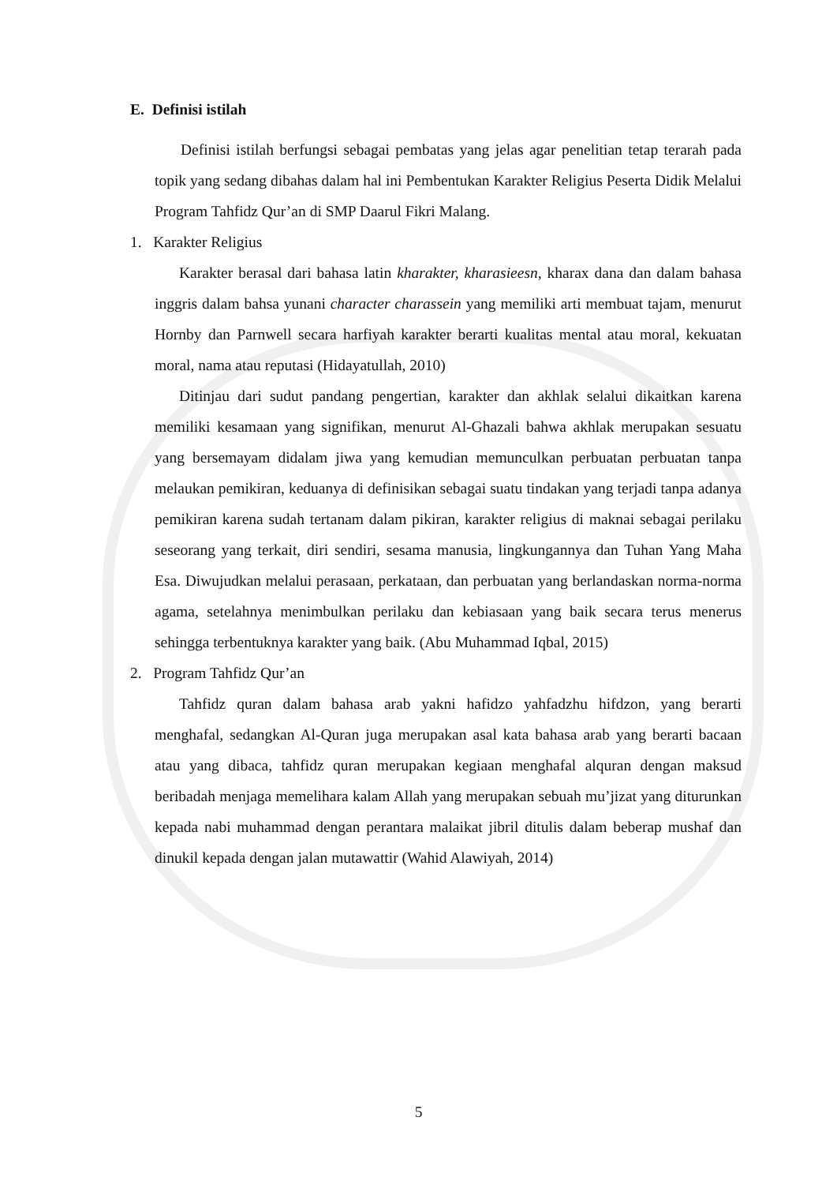E. Definisi istilah
Definisi istilah berfungsi sebagai pembatas yang jelas agar penelitian tetap terarah pada topik yang sedang dibahas dalam hal ini Pembentukan Karakter Religius Peserta Didik Melalui Program Tahfidz Qur’an di SMP Daarul Fikri Malang.
1. Karakter Religius
Karakter berasal dari bahasa latin kharakter, kharasieesn, kharax dana dan dalam bahasa inggris dalam bahsa yunani character charassein yang memiliki arti membuat tajam, menurut Hornby dan Parnwell secara harfiyah karakter berarti kualitas mental atau moral, kekuatan moral, nama atau reputasi (Hidayatullah, 2010)
Ditinjau dari sudut pandang pengertian, karakter dan akhlak selalui dikaitkan karena memiliki kesamaan yang signifikan, menurut Al-Ghazali bahwa akhlak merupakan sesuatu yang bersemayam didalam jiwa yang kemudian memunculkan perbuatan perbuatan tanpa melaukan pemikiran, keduanya di definisikan sebagai suatu tindakan yang terjadi tanpa adanya pemikiran karena sudah tertanam dalam pikiran, karakter religius di maknai sebagai perilaku seseorang yang terkait, diri sendiri, sesama manusia, lingkungannya dan Tuhan Yang Maha Esa. Diwujudkan melalui perasaan, perkataan, dan perbuatan yang berlandaskan norma-norma agama, setelahnya menimbulkan perilaku dan kebiasaan yang baik secara terus menerus sehingga terbentuknya karakter yang baik. (Abu Muhammad Iqbal, 2015)
2. Program Tahfidz Qur’an
Tahfidz quran dalam bahasa arab yakni hafidzo yahfadzhu hifdzon, yang berarti menghafal, sedangkan Al-Quran juga merupakan asal kata bahasa arab yang berarti bacaan atau yang dibaca, tahfidz quran merupakan kegiaan menghafal alquran dengan maksud beribadah menjaga memelihara kalam Allah yang merupakan sebuah mu’jizat yang diturunkan kepada nabi muhammad dengan perantara malaikat jibril ditulis dalam beberap mushaf dan dinukil kepada dengan jalan mutawattir (Wahid Alawiyah, 2014)
5